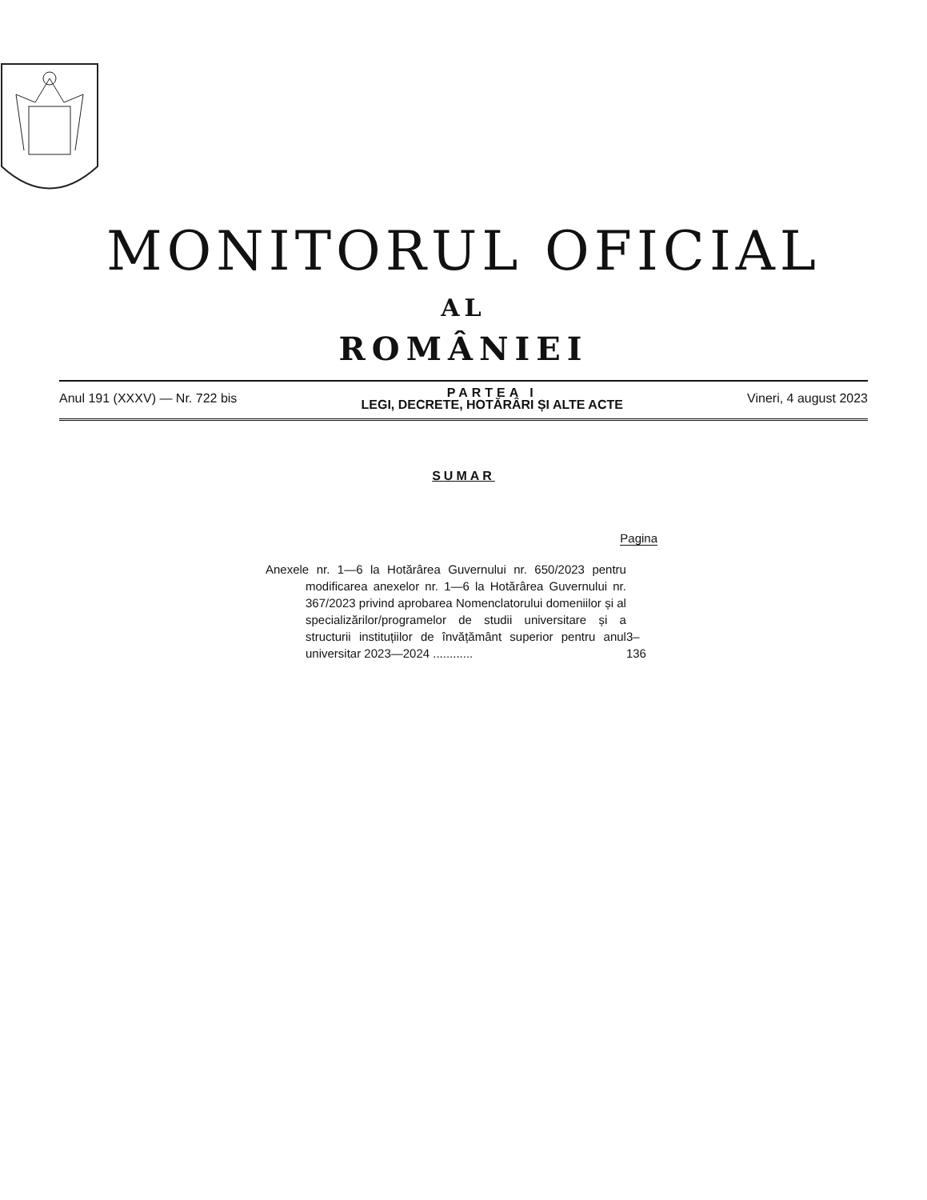MONITORUL OFICIAL
AL
ROMÂNIEI
Anul 191 (XXXV) — Nr. 722 bis
PARTEA I
LEGI, DECRETE, HOTĂRÂRI ȘI ALTE ACTE
Vineri, 4 august 2023
SUMAR
Pagina
Anexele nr. 1—6 la Hotărârea Guvernului nr. 650/2023 pentru modificarea anexelor nr. 1—6 la Hotărârea Guvernului nr. 367/2023 privind aprobarea Nomenclatorului domeniilor și al specializărilor/programelor de studii universitare și a structurii instituțiilor de învățământ superior pentru anul universitar 2023—2024 ............
3–136